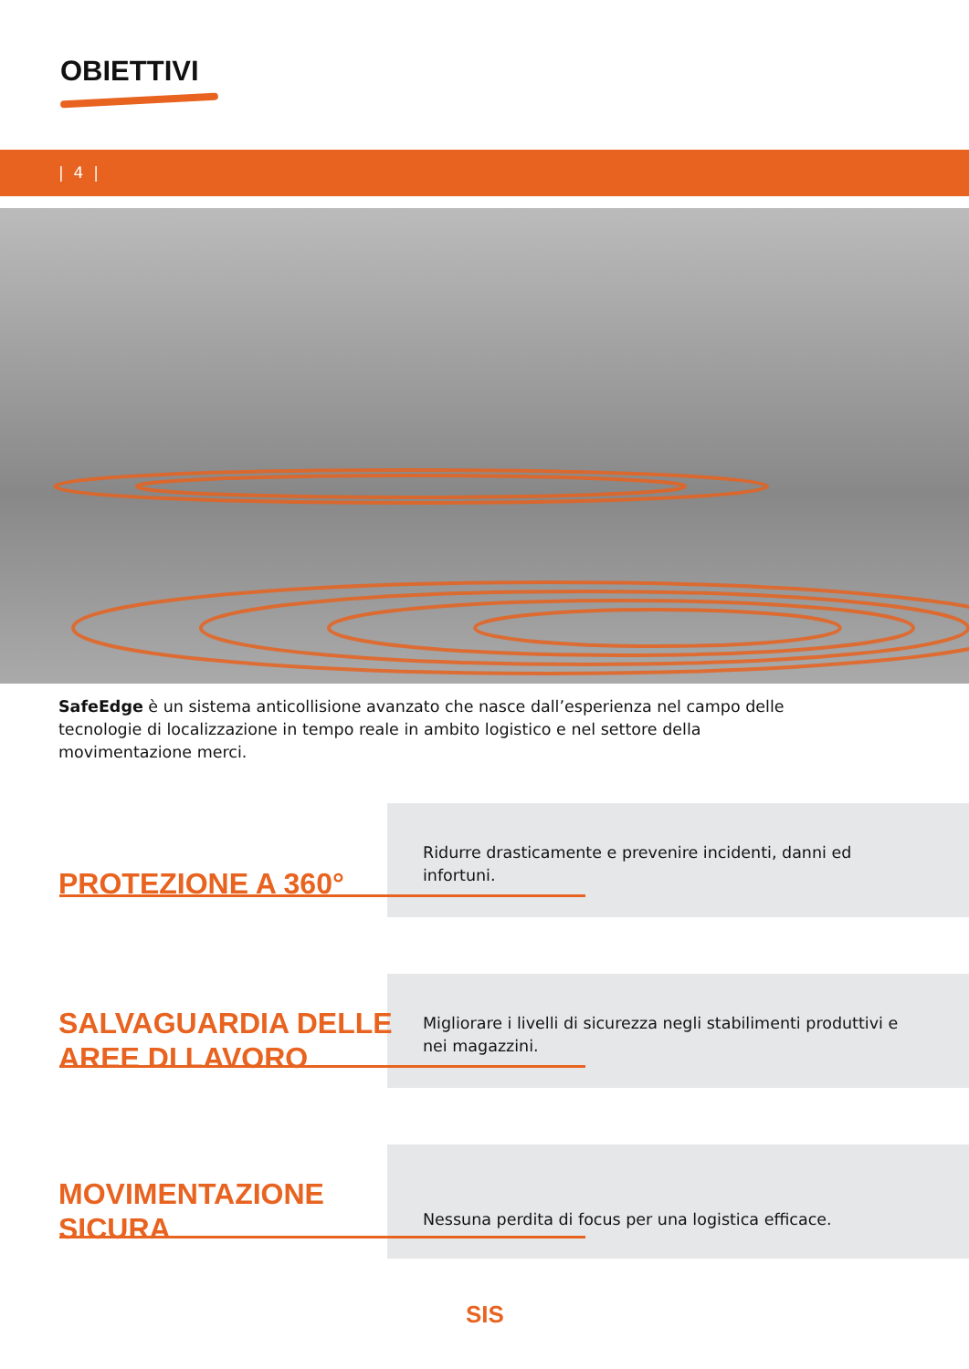OBIETTIVI
| 4 |
SafeEdge è un sistema anticollisione avanzato che nasce dall’esperienza nel campo delle tecnologie di localizzazione in tempo reale in ambito logistico e nel settore della movimentazione merci.
PROTEZIONE A 360°
Ridurre drasticamente e prevenire incidenti, danni ed infortuni.
SALVAGUARDIA DELLE
AREE DI LAVORO
Migliorare i livelli di sicurezza negli stabilimenti produttivi e nei magazzini.
MOVIMENTAZIONE
SICURA
Nessuna perdita di focus per una logistica efficace.
SIS